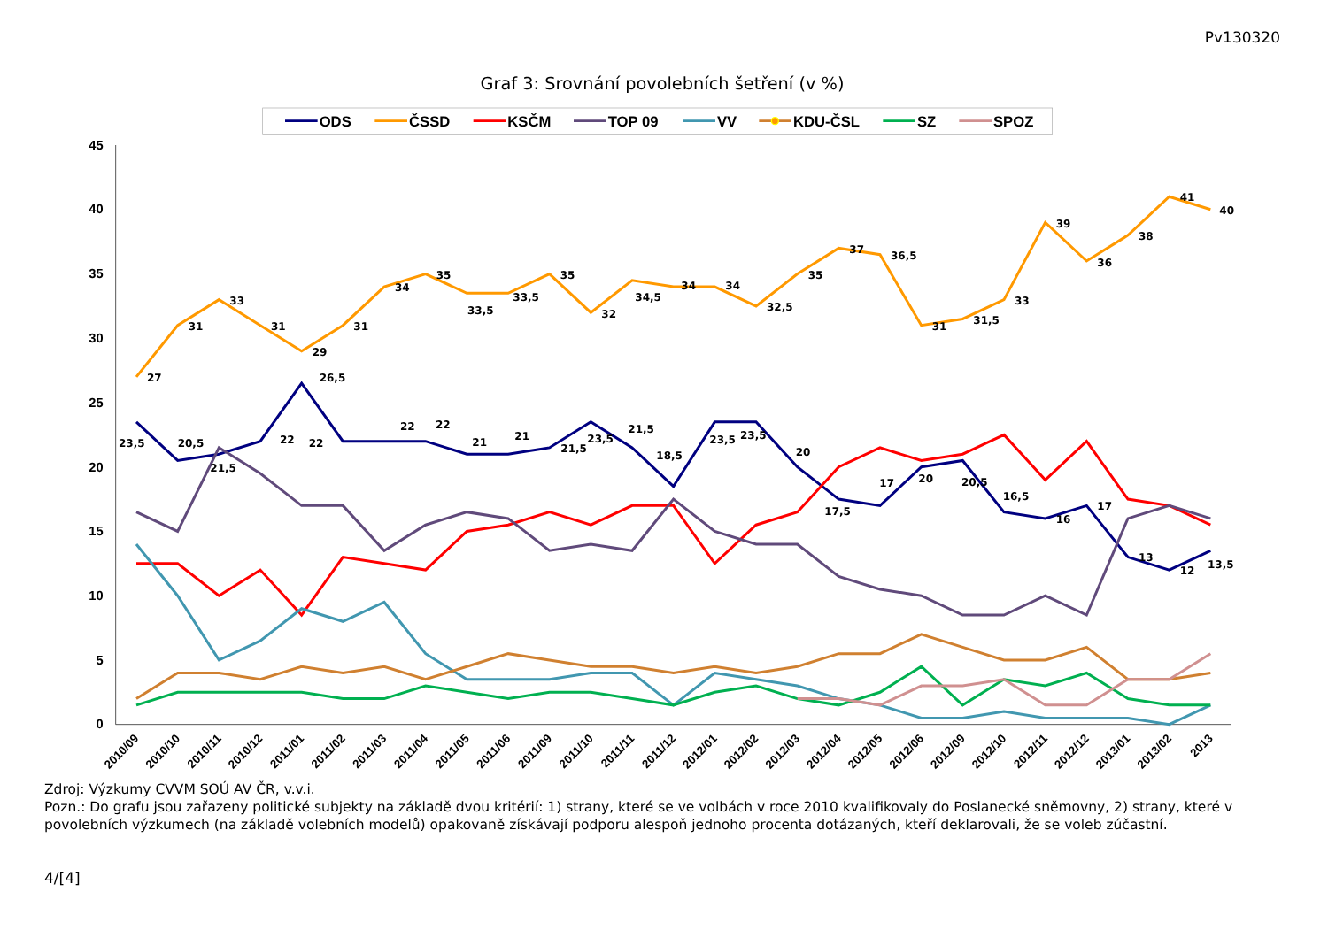Pv130320
Graf 3: Srovnání povolebních šetření (v %)
ODS
ČSSD
KSČM
TOP 09
VV
KDU-ČSL
SZ
SPOZ
45
40
35
30
25
20
15
10
5
0
27
31
33
31
29
31
34
35
33,5
33,5
35
32
34,5
34
34
32,5
35
37
36,5
31
31,5
33
39
36
38
41
40
23,5
20,5
21,5
22
26,5
22
22
22
21
21
21,5
23,5
21,5
18,5
23,5
23,5
20
17,5
17
20
20,5
16,5
16
17
13
12
13,5
2010/09
2010/10
2010/11
2010/12
2011/01
2011/02
2011/03
2011/04
2011/05
2011/06
2011/09
2011/10
2011/11
2011/12
2012/01
2012/02
2012/03
2012/04
2012/05
2012/06
2012/09
2012/10
2012/11
2012/12
2013/01
2013/02
2013
Zdroj: Výzkumy CVVM SOÚ AV ČR, v.v.i.
Pozn.: Do grafu jsou zařazeny politické subjekty na základě dvou kritérií: 1) strany, které se ve volbách v roce 2010 kvalifikovaly do Poslanecké sněmovny, 2) strany, které v povolebních výzkumech (na základě volebních modelů) opakovaně získávají podporu alespoň jednoho procenta dotázaných, kteří deklarovali, že se voleb zúčastní.
4/[4]